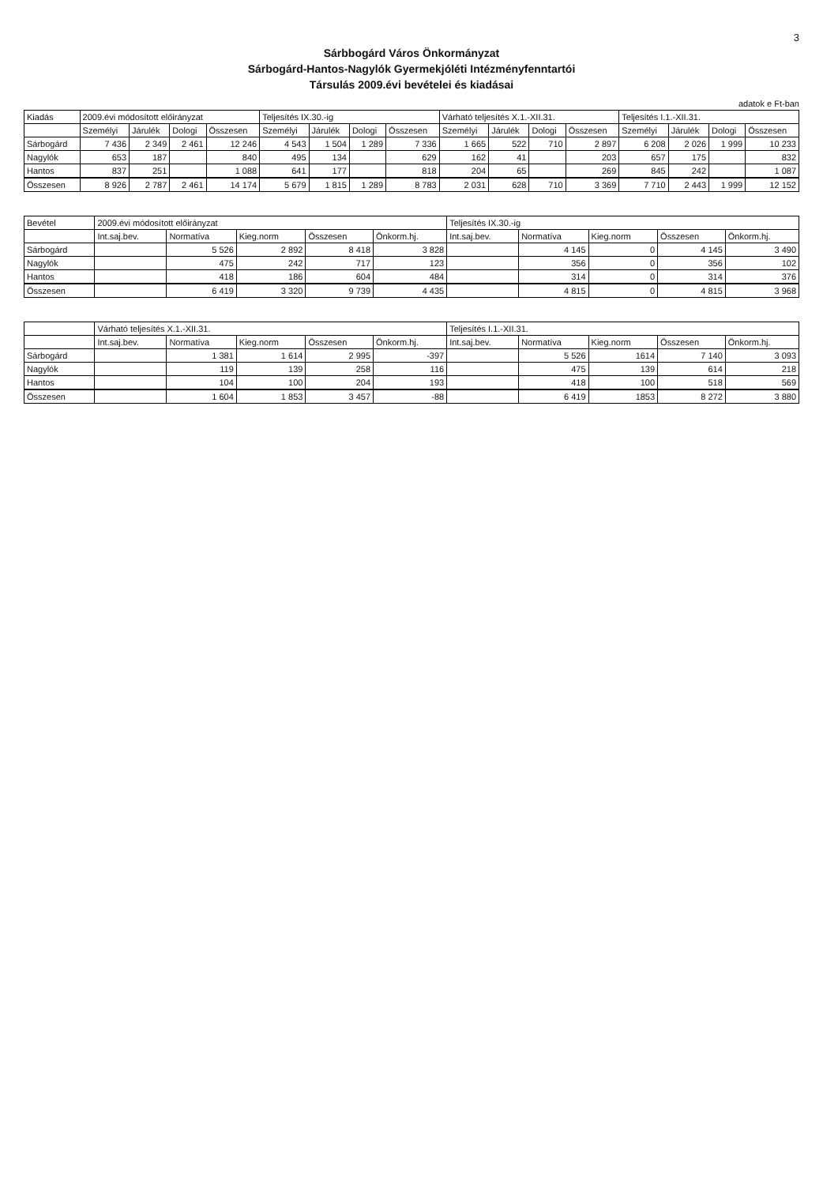3
Sárbbogárd Város Önkormányzat
Sárbogárd-Hantos-Nagylók Gyermekjóléti Intézményfenntartói
Társulás 2009.évi bevételei és kiadásai
adatok e Ft-ban
| Kiadás | 2009.évi módosított előirányzat | | | | Teljesítés IX.30.-ig | | | | Várható teljesítés X.1.-XII.31. | | | | Teljesítés I.1.-XII.31. | | | |
| --- | --- | --- | --- | --- | --- | --- | --- | --- | --- | --- | --- | --- | --- | --- | --- | --- |
| | Személyi | Járulék | Dologi | Összesen | Személyi | Járulék | Dologi | Összesen | Személyi | Járulék | Dologi | Összesen | Személyi | Járulék | Dologi | Összesen |
| Sárbogárd | 7 436 | 2 349 | 2 461 | 12 246 | 4 543 | 1 504 | 1 289 | 7 336 | 1 665 | 522 | 710 | 2 897 | 6 208 | 2 026 | 1 999 | 10 233 |
| Nagylók | 653 | 187 | | 840 | 495 | 134 | | 629 | 162 | 41 | | 203 | 657 | 175 | | 832 |
| Hantos | 837 | 251 | | 1 088 | 641 | 177 | | 818 | 204 | 65 | | 269 | 845 | 242 | | 1 087 |
| Összesen | 8 926 | 2 787 | 2 461 | 14 174 | 5 679 | 1 815 | 1 289 | 8 783 | 2 031 | 628 | 710 | 3 369 | 7 710 | 2 443 | 1 999 | 12 152 |
| Bevétel | 2009.évi módosított előirányzat | | | | | Teljesítés IX.30.-ig | | | | |
| --- | --- | --- | --- | --- | --- | --- | --- | --- | --- | --- |
| | Int.saj.bev. | Normatíva | Kieg.norm | Összesen | Önkorm.hj. | Int.saj.bev. | Normatíva | Kieg.norm | Összesen | Önkorm.hj. |
| Sárbogárd | | 5 526 | 2 892 | 8 418 | 3 828 | | 4 145 | 0 | 4 145 | 3 490 |
| Nagylók | | 475 | 242 | 717 | 123 | | 356 | 0 | 356 | 102 |
| Hantos | | 418 | 186 | 604 | 484 | | 314 | 0 | 314 | 376 |
| Összesen | | 6 419 | 3 320 | 9 739 | 4 435 | | 4 815 | 0 | 4 815 | 3 968 |
| | Várható teljesítés X.1.-XII.31. | | | | | Teljesítés I.1.-XII.31. | | | | |
| --- | --- | --- | --- | --- | --- | --- | --- | --- | --- | --- |
| | Int.saj.bev. | Normatíva | Kieg.norm | Összesen | Önkorm.hj. | Int.saj.bev. | Normatíva | Kieg.norm | Összesen | Önkorm.hj. |
| Sárbogárd | | 1 381 | 1 614 | 2 995 | -397 | | 5 526 | 1614 | 7 140 | 3 093 |
| Nagylók | | 119 | 139 | 258 | 116 | | 475 | 139 | 614 | 218 |
| Hantos | | 104 | 100 | 204 | 193 | | 418 | 100 | 518 | 569 |
| Összesen | | 1 604 | 1 853 | 3 457 | -88 | | 6 419 | 1853 | 8 272 | 3 880 |